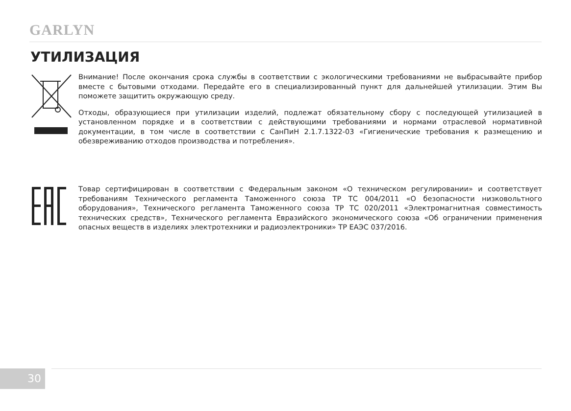GARLYN
УТИЛИЗАЦИЯ
Внимание! После окончания срока службы в соответствии с экологическими требованиями не выбрасывайте прибор вместе с бытовыми отходами. Передайте его в специализированный пункт для дальнейшей утилизации. Этим Вы поможете защитить окружающую среду.
Отходы, образующиеся при утилизации изделий, подлежат обязательному сбору с последующей утилизацией в установленном порядке и в соответствии с действующими требованиями и нормами отраслевой нормативной документации, в том числе в соответствии с СанПиН 2.1.7.1322-03 «Гигиенические требования к размещению и обезвреживанию отходов производства и потребления».
Товар сертифицирован в соответствии с Федеральным законом «О техническом регулировании» и соответствует требованиям Технического регламента Таможенного союза ТР ТС 004/2011 «О безопасности низковольтного оборудования», Технического регламента Таможенного союза ТР ТС 020/2011 «Электромагнитная совместимость технических средств», Технического регламента Евразийского экономического союза «Об ограничении применения опасных веществ в изделиях электротехники и радиоэлектроники» ТР ЕАЭС 037/2016.
30